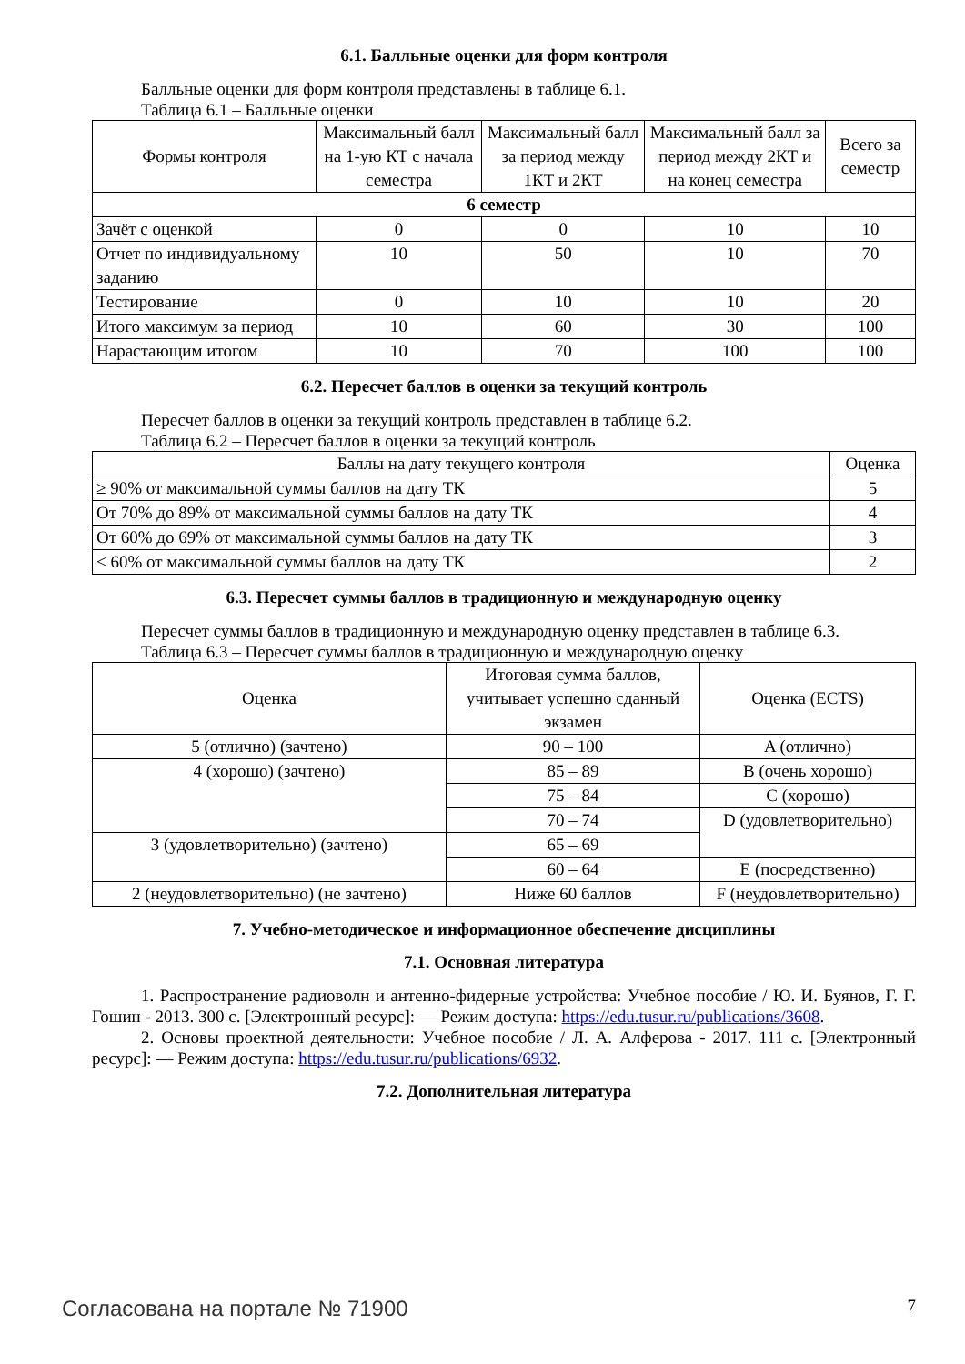6.1. Балльные оценки для форм контроля
Балльные оценки для форм контроля представлены в таблице 6.1.
Таблица 6.1 – Балльные оценки
| Формы контроля | Максимальный балл на 1-ую КТ с начала семестра | Максимальный балл за период между 1КТ и 2КТ | Максимальный балл за период между 2КТ и на конец семестра | Всего за семестр |
| --- | --- | --- | --- | --- |
| 6 семестр | | | | |
| Зачёт с оценкой | 0 | 0 | 10 | 10 |
| Отчет по индивидуальному заданию | 10 | 50 | 10 | 70 |
| Тестирование | 0 | 10 | 10 | 20 |
| Итого максимум за период | 10 | 60 | 30 | 100 |
| Нарастающим итогом | 10 | 70 | 100 | 100 |
6.2. Пересчет баллов в оценки за текущий контроль
Пересчет баллов в оценки за текущий контроль представлен в таблице 6.2.
Таблица 6.2 – Пересчет баллов в оценки за текущий контроль
| Баллы на дату текущего контроля | Оценка |
| --- | --- |
| ≥ 90% от максимальной суммы баллов на дату ТК | 5 |
| От 70% до 89% от максимальной суммы баллов на дату ТК | 4 |
| От 60% до 69% от максимальной суммы баллов на дату ТК | 3 |
| < 60% от максимальной суммы баллов на дату ТК | 2 |
6.3. Пересчет суммы баллов в традиционную и международную оценку
Пересчет суммы баллов в традиционную и международную оценку представлен в таблице 6.3.
Таблица 6.3 – Пересчет суммы баллов в традиционную и международную оценку
| Оценка | Итоговая сумма баллов, учитывает успешно сданный экзамен | Оценка (ECTS) |
| --- | --- | --- |
| 5 (отлично) (зачтено) | 90 – 100 | A (отлично) |
| 4 (хорошо) (зачтено) | 85 – 89 | B (очень хорошо) |
| | 75 – 84 | C (хорошо) |
| | 70 – 74 | D (удовлетворительно) |
| 3 (удовлетворительно) (зачтено) | 65 – 69 | |
| | 60 – 64 | E (посредственно) |
| 2 (неудовлетворительно) (не зачтено) | Ниже 60 баллов | F (неудовлетворительно) |
7. Учебно-методическое и информационное обеспечение дисциплины
7.1. Основная литература
1. Распространение радиоволн и антенно-фидерные устройства: Учебное пособие / Ю. И. Буянов, Г. Г. Гошин - 2013. 300 с. [Электронный ресурс]: — Режим доступа: https://edu.tusur.ru/publications/3608.
2. Основы проектной деятельности: Учебное пособие / Л. А. Алферова - 2017. 111 с. [Электронный ресурс]: — Режим доступа: https://edu.tusur.ru/publications/6932.
7.2. Дополнительная литература
Согласована на портале № 71900 7